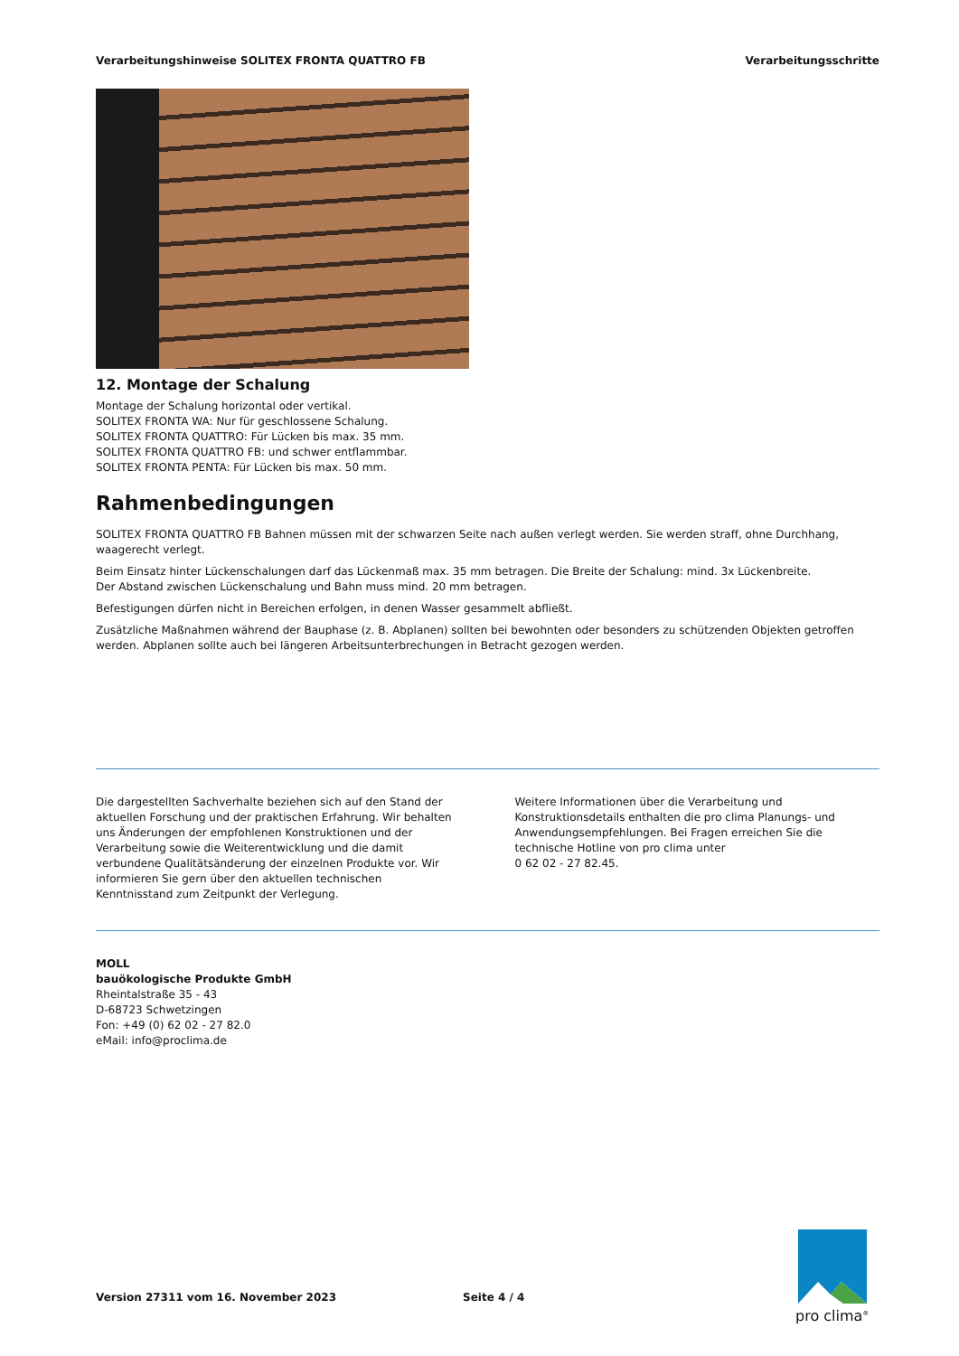Verarbeitungshinweise SOLITEX FRONTA QUATTRO FB Verarbeitungsschritte
12. Montage der Schalung
Montage der Schalung horizontal oder vertikal.
SOLITEX FRONTA WA: Nur für geschlossene Schalung.
SOLITEX FRONTA QUATTRO: Für Lücken bis max. 35 mm.
SOLITEX FRONTA QUATTRO FB: und schwer entflammbar.
SOLITEX FRONTA PENTA: Für Lücken bis max. 50 mm.
Rahmenbedingungen
SOLITEX FRONTA QUATTRO FB Bahnen müssen mit der schwarzen Seite nach außen verlegt werden. Sie werden straff, ohne Durchhang, waagerecht verlegt.
Beim Einsatz hinter Lückenschalungen darf das Lückenmaß max. 35 mm betragen. Die Breite der Schalung: mind. 3x Lückenbreite.
Der Abstand zwischen Lückenschalung und Bahn muss mind. 20 mm betragen.
Befestigungen dürfen nicht in Bereichen erfolgen, in denen Wasser gesammelt abfließt.
Zusätzliche Maßnahmen während der Bauphase (z. B. Abplanen) sollten bei bewohnten oder besonders zu schützenden Objekten getroffen werden. Abplanen sollte auch bei längeren Arbeitsunterbrechungen in Betracht gezogen werden.
Die dargestellten Sachverhalte beziehen sich auf den Stand der aktuellen Forschung und der praktischen Erfahrung. Wir behalten uns Änderungen der empfohlenen Konstruktionen und der Verarbeitung sowie die Weiterentwicklung und die damit verbundene Qualitätsänderung der einzelnen Produkte vor. Wir informieren Sie gern über den aktuellen technischen Kenntnisstand zum Zeitpunkt der Verlegung.
Weitere Informationen über die Verarbeitung und Konstruktionsdetails enthalten die pro clima Planungs- und Anwendungsempfehlungen. Bei Fragen erreichen Sie die technische Hotline von pro clima unter
0 62 02 - 27 82.45.
MOLL
bauökologische Produkte GmbH
Rheintalstraße 35 - 43
D-68723 Schwetzingen
Fon: +49 (0) 62 02 - 27 82.0
eMail: info@proclima.de
Version 27311 vom 16. November 2023 Seite 4 / 4
pro clima<sup>®</sup>